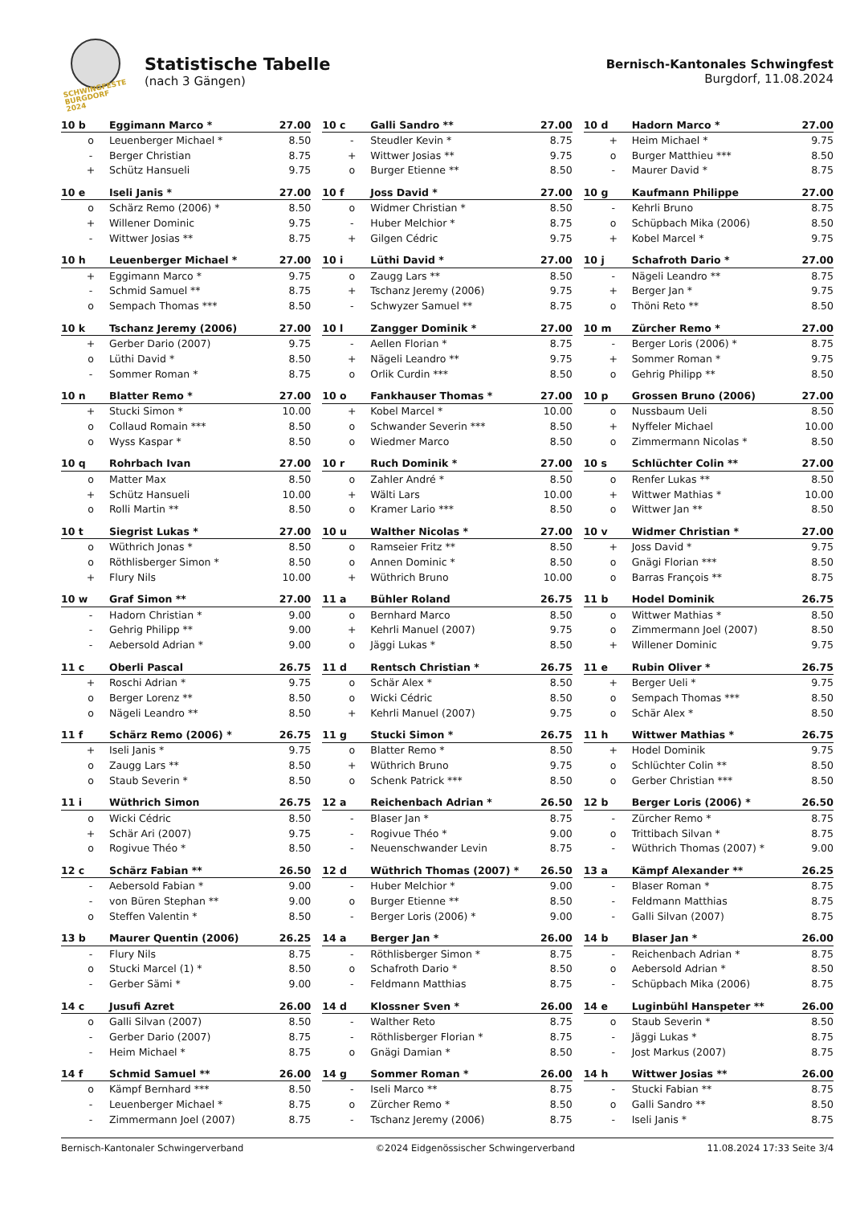SCHWINGFESTE
BURGDORF 2024
Statistische Tabelle
(nach 3 Gängen)
Bernisch-Kantonales Schwingfest
Burgdorf, 11.08.2024
| 10 b | Eggimann Marco * | 27.00 |
| --- | --- | --- |
| o | Leuenberger Michael * | 8.50 |
| - | Berger Christian | 8.75 |
| + | Schütz Hansueli | 9.75 |
| 10 c | Galli Sandro ** | 27.00 |
| --- | --- | --- |
| - | Steudler Kevin * | 8.75 |
| + | Wittwer Josias ** | 9.75 |
| o | Burger Etienne ** | 8.50 |
| 10 d | Hadorn Marco * | 27.00 |
| --- | --- | --- |
| + | Heim Michael * | 9.75 |
| o | Burger Matthieu *** | 8.50 |
| - | Maurer David * | 8.75 |
| 10 e | Iseli Janis * | 27.00 |
| --- | --- | --- |
| o | Schärz Remo (2006) * | 8.50 |
| + | Willener Dominic | 9.75 |
| - | Wittwer Josias ** | 8.75 |
| 10 f | Joss David * | 27.00 |
| --- | --- | --- |
| o | Widmer Christian * | 8.50 |
| - | Huber Melchior * | 8.75 |
| + | Gilgen Cédric | 9.75 |
| 10 g | Kaufmann Philippe | 27.00 |
| --- | --- | --- |
| - | Kehrli Bruno | 8.75 |
| o | Schüpbach Mika (2006) | 8.50 |
| + | Kobel Marcel * | 9.75 |
| 10 h | Leuenberger Michael * | 27.00 |
| --- | --- | --- |
| + | Eggimann Marco * | 9.75 |
| - | Schmid Samuel ** | 8.75 |
| o | Sempach Thomas *** | 8.50 |
| 10 i | Lüthi David * | 27.00 |
| --- | --- | --- |
| o | Zaugg Lars ** | 8.50 |
| + | Tschanz Jeremy (2006) | 9.75 |
| - | Schwyzer Samuel ** | 8.75 |
| 10 j | Schafroth Dario * | 27.00 |
| --- | --- | --- |
| - | Nägeli Leandro ** | 8.75 |
| + | Berger Jan * | 9.75 |
| o | Thöni Reto ** | 8.50 |
| 10 k | Tschanz Jeremy (2006) | 27.00 |
| --- | --- | --- |
| + | Gerber Dario (2007) | 9.75 |
| o | Lüthi David * | 8.50 |
| - | Sommer Roman * | 8.75 |
| 10 l | Zangger Dominik * | 27.00 |
| --- | --- | --- |
| - | Aellen Florian * | 8.75 |
| + | Nägeli Leandro ** | 9.75 |
| o | Orlik Curdin *** | 8.50 |
| 10 m | Zürcher Remo * | 27.00 |
| --- | --- | --- |
| - | Berger Loris (2006) * | 8.75 |
| + | Sommer Roman * | 9.75 |
| o | Gehrig Philipp ** | 8.50 |
| 10 n | Blatter Remo * | 27.00 |
| --- | --- | --- |
| + | Stucki Simon * | 10.00 |
| o | Collaud Romain *** | 8.50 |
| o | Wyss Kaspar * | 8.50 |
| 10 o | Fankhauser Thomas * | 27.00 |
| --- | --- | --- |
| + | Kobel Marcel * | 10.00 |
| o | Schwander Severin *** | 8.50 |
| o | Wiedmer Marco | 8.50 |
| 10 p | Grossen Bruno (2006) | 27.00 |
| --- | --- | --- |
| o | Nussbaum Ueli | 8.50 |
| + | Nyffeler Michael | 10.00 |
| o | Zimmermann Nicolas * | 8.50 |
| 10 q | Rohrbach Ivan | 27.00 |
| --- | --- | --- |
| o | Matter Max | 8.50 |
| + | Schütz Hansueli | 10.00 |
| o | Rolli Martin ** | 8.50 |
| 10 r | Ruch Dominik * | 27.00 |
| --- | --- | --- |
| o | Zahler André * | 8.50 |
| + | Wälti Lars | 10.00 |
| o | Kramer Lario *** | 8.50 |
| 10 s | Schlüchter Colin ** | 27.00 |
| --- | --- | --- |
| o | Renfer Lukas ** | 8.50 |
| + | Wittwer Mathias * | 10.00 |
| o | Wittwer Jan ** | 8.50 |
| 10 t | Siegrist Lukas * | 27.00 |
| --- | --- | --- |
| o | Wüthrich Jonas * | 8.50 |
| o | Röthlisberger Simon * | 8.50 |
| + | Flury Nils | 10.00 |
| 10 u | Walther Nicolas * | 27.00 |
| --- | --- | --- |
| o | Ramseier Fritz ** | 8.50 |
| o | Annen Dominic * | 8.50 |
| + | Wüthrich Bruno | 10.00 |
| 10 v | Widmer Christian * | 27.00 |
| --- | --- | --- |
| + | Joss David * | 9.75 |
| o | Gnägi Florian *** | 8.50 |
| o | Barras François ** | 8.75 |
| 10 w | Graf Simon ** | 27.00 |
| --- | --- | --- |
| - | Hadorn Christian * | 9.00 |
| - | Gehrig Philipp ** | 9.00 |
| - | Aebersold Adrian * | 9.00 |
| 11 a | Bühler Roland | 26.75 |
| --- | --- | --- |
| o | Bernhard Marco | 8.50 |
| + | Kehrli Manuel (2007) | 9.75 |
| o | Jäggi Lukas * | 8.50 |
| 11 b | Hodel Dominik | 26.75 |
| --- | --- | --- |
| o | Wittwer Mathias * | 8.50 |
| o | Zimmermann Joel (2007) | 8.50 |
| + | Willener Dominic | 9.75 |
| 11 c | Oberli Pascal | 26.75 |
| --- | --- | --- |
| + | Roschi Adrian * | 9.75 |
| o | Berger Lorenz ** | 8.50 |
| o | Nägeli Leandro ** | 8.50 |
| 11 d | Rentsch Christian * | 26.75 |
| --- | --- | --- |
| o | Schär Alex * | 8.50 |
| o | Wicki Cédric | 8.50 |
| + | Kehrli Manuel (2007) | 9.75 |
| 11 e | Rubin Oliver * | 26.75 |
| --- | --- | --- |
| + | Berger Ueli * | 9.75 |
| o | Sempach Thomas *** | 8.50 |
| o | Schär Alex * | 8.50 |
| 11 f | Schärz Remo (2006) * | 26.75 |
| --- | --- | --- |
| + | Iseli Janis * | 9.75 |
| o | Zaugg Lars ** | 8.50 |
| o | Staub Severin * | 8.50 |
| 11 g | Stucki Simon * | 26.75 |
| --- | --- | --- |
| o | Blatter Remo * | 8.50 |
| + | Wüthrich Bruno | 9.75 |
| o | Schenk Patrick *** | 8.50 |
| 11 h | Wittwer Mathias * | 26.75 |
| --- | --- | --- |
| + | Hodel Dominik | 9.75 |
| o | Schlüchter Colin ** | 8.50 |
| o | Gerber Christian *** | 8.50 |
| 11 i | Wüthrich Simon | 26.75 |
| --- | --- | --- |
| o | Wicki Cédric | 8.50 |
| + | Schär Ari (2007) | 9.75 |
| o | Rogivue Théo * | 8.50 |
| 12 a | Reichenbach Adrian * | 26.50 |
| --- | --- | --- |
| - | Blaser Jan * | 8.75 |
| - | Rogivue Théo * | 9.00 |
| - | Neuenschwander Levin | 8.75 |
| 12 b | Berger Loris (2006) * | 26.50 |
| --- | --- | --- |
| - | Zürcher Remo * | 8.75 |
| o | Trittibach Silvan * | 8.75 |
| - | Wüthrich Thomas (2007) * | 9.00 |
| 12 c | Schärz Fabian ** | 26.50 |
| --- | --- | --- |
| - | Aebersold Fabian * | 9.00 |
| - | von Büren Stephan ** | 9.00 |
| o | Steffen Valentin * | 8.50 |
| 12 d | Wüthrich Thomas (2007) * | 26.50 |
| --- | --- | --- |
| - | Huber Melchior * | 9.00 |
| o | Burger Etienne ** | 8.50 |
| - | Berger Loris (2006) * | 9.00 |
| 13 a | Kämpf Alexander ** | 26.25 |
| --- | --- | --- |
| - | Blaser Roman * | 8.75 |
| - | Feldmann Matthias | 8.75 |
| - | Galli Silvan (2007) | 8.75 |
| 13 b | Maurer Quentin (2006) | 26.25 |
| --- | --- | --- |
| - | Flury Nils | 8.75 |
| o | Stucki Marcel (1) * | 8.50 |
| - | Gerber Sämi * | 9.00 |
| 14 a | Berger Jan * | 26.00 |
| --- | --- | --- |
| - | Röthlisberger Simon * | 8.75 |
| o | Schafroth Dario * | 8.50 |
| - | Feldmann Matthias | 8.75 |
| 14 b | Blaser Jan * | 26.00 |
| --- | --- | --- |
| - | Reichenbach Adrian * | 8.75 |
| o | Aebersold Adrian * | 8.50 |
| - | Schüpbach Mika (2006) | 8.75 |
| 14 c | Jusufi Azret | 26.00 |
| --- | --- | --- |
| o | Galli Silvan (2007) | 8.50 |
| - | Gerber Dario (2007) | 8.75 |
| - | Heim Michael * | 8.75 |
| 14 d | Klossner Sven * | 26.00 |
| --- | --- | --- |
| - | Walther Reto | 8.75 |
| - | Röthlisberger Florian * | 8.75 |
| o | Gnägi Damian * | 8.50 |
| 14 e | Luginbühl Hanspeter ** | 26.00 |
| --- | --- | --- |
| o | Staub Severin * | 8.50 |
| - | Jäggi Lukas * | 8.75 |
| - | Jost Markus (2007) | 8.75 |
| 14 f | Schmid Samuel ** | 26.00 |
| --- | --- | --- |
| o | Kämpf Bernhard *** | 8.50 |
| - | Leuenberger Michael * | 8.75 |
| - | Zimmermann Joel (2007) | 8.75 |
| 14 g | Sommer Roman * | 26.00 |
| --- | --- | --- |
| - | Iseli Marco ** | 8.75 |
| o | Zürcher Remo * | 8.50 |
| - | Tschanz Jeremy (2006) | 8.75 |
| 14 h | Wittwer Josias ** | 26.00 |
| --- | --- | --- |
| - | Stucki Fabian ** | 8.75 |
| o | Galli Sandro ** | 8.50 |
| - | Iseli Janis * | 8.75 |
Bernisch-Kantonaler Schwingerverband ©2024 Eidgenössischer Schwingerverband 11.08.2024 17:33 Seite 3/4